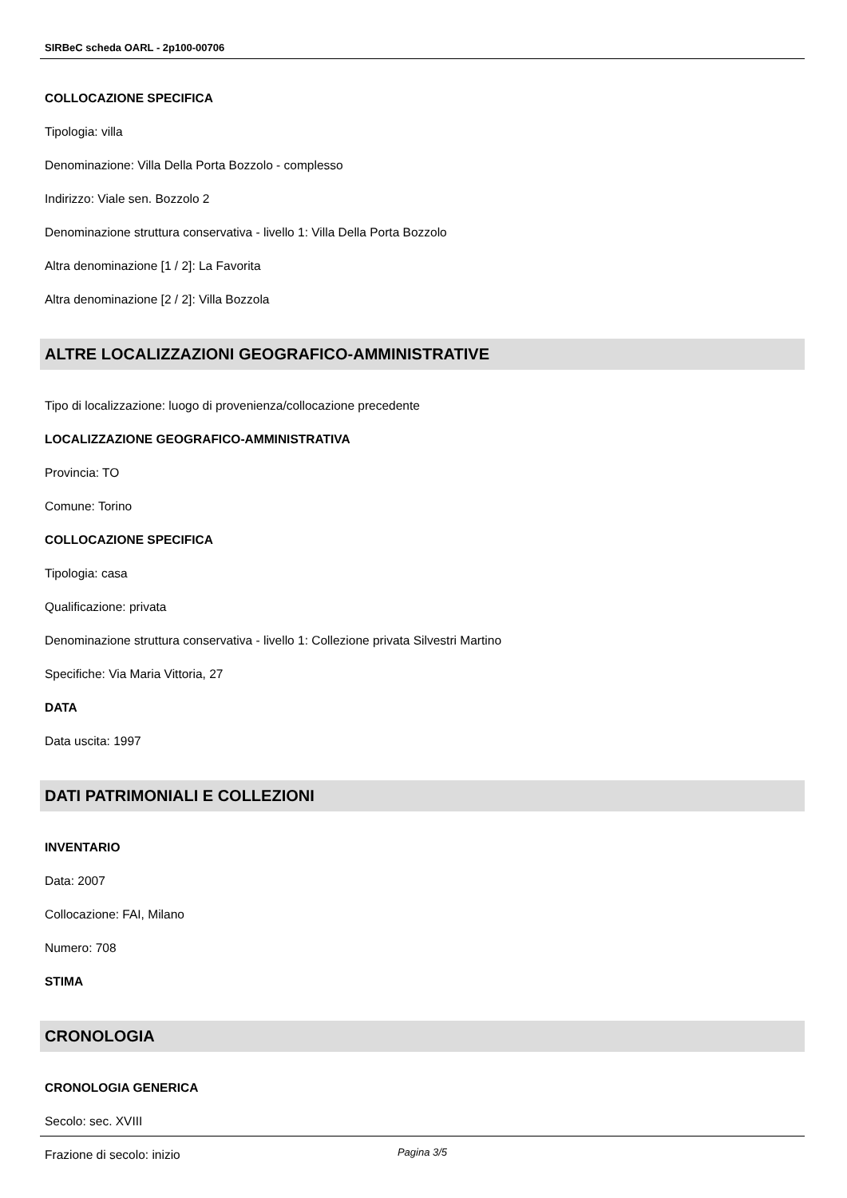SIRBeC scheda OARL - 2p100-00706
COLLOCAZIONE SPECIFICA
Tipologia: villa
Denominazione: Villa Della Porta Bozzolo - complesso
Indirizzo: Viale sen. Bozzolo 2
Denominazione struttura conservativa - livello 1: Villa Della Porta Bozzolo
Altra denominazione [1 / 2]: La Favorita
Altra denominazione [2 / 2]: Villa Bozzola
ALTRE LOCALIZZAZIONI GEOGRAFICO-AMMINISTRATIVE
Tipo di localizzazione: luogo di provenienza/collocazione precedente
LOCALIZZAZIONE GEOGRAFICO-AMMINISTRATIVA
Provincia: TO
Comune: Torino
COLLOCAZIONE SPECIFICA
Tipologia: casa
Qualificazione: privata
Denominazione struttura conservativa - livello 1: Collezione privata Silvestri Martino
Specifiche: Via Maria Vittoria, 27
DATA
Data uscita: 1997
DATI PATRIMONIALI E COLLEZIONI
INVENTARIO
Data: 2007
Collocazione: FAI, Milano
Numero: 708
STIMA
CRONOLOGIA
CRONOLOGIA GENERICA
Secolo: sec. XVIII
Frazione di secolo: inizio
Pagina 3/5